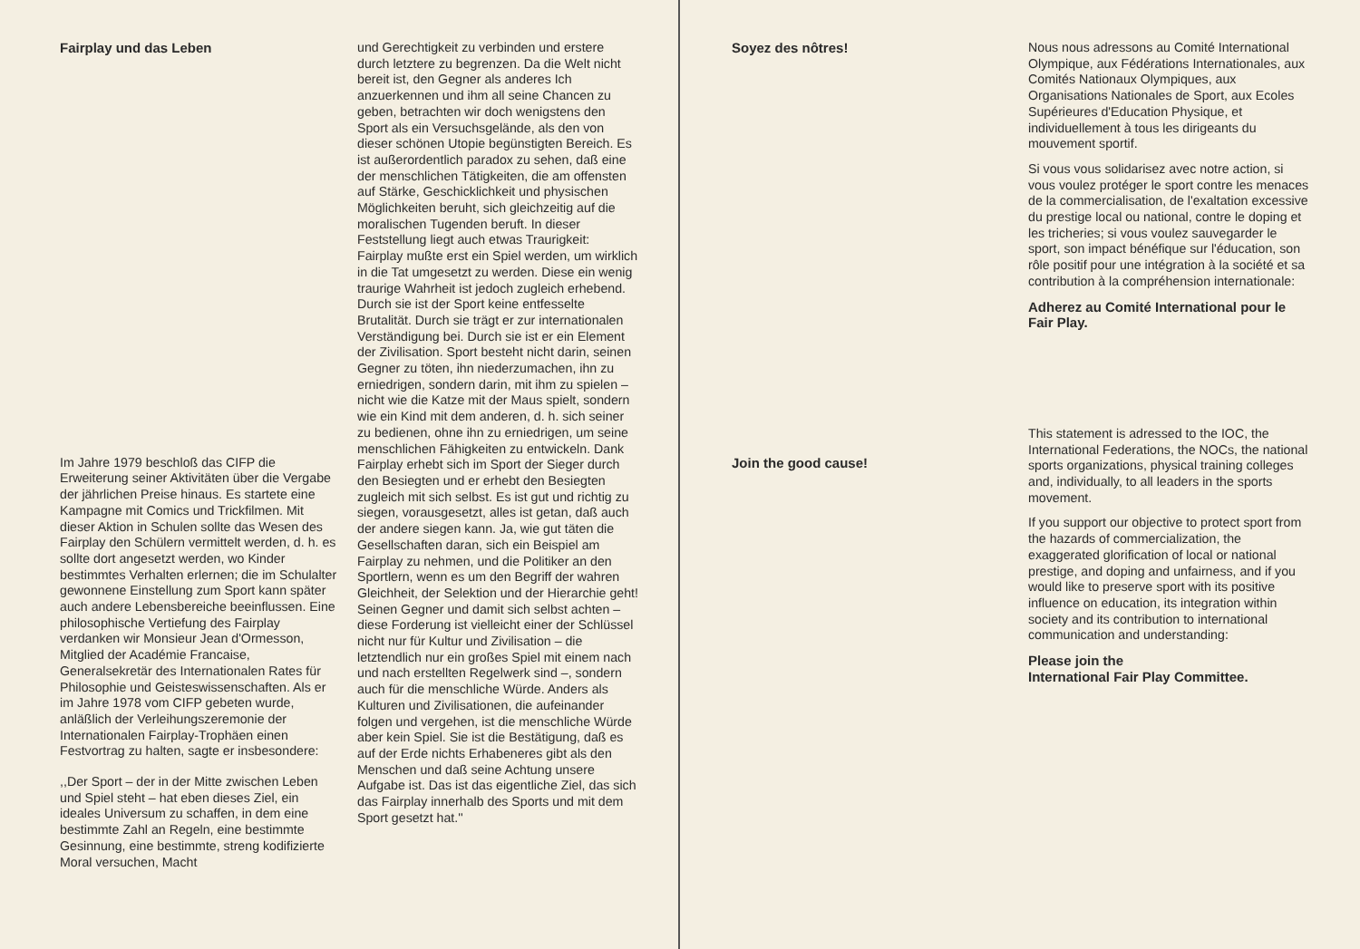Fairplay und das Leben
Im Jahre 1979 beschloß das CIFP die Erweiterung seiner Aktivitäten über die Vergabe der jährlichen Preise hinaus. Es startete eine Kampagne mit Comics und Trickfilmen. Mit dieser Aktion in Schulen sollte das Wesen des Fairplay den Schülern vermittelt werden, d. h. es sollte dort angesetzt werden, wo Kinder bestimmtes Verhalten erlernen; die im Schulalter gewonnene Einstellung zum Sport kann später auch andere Lebensbereiche beeinflussen. Eine philosophische Vertiefung des Fairplay verdanken wir Monsieur Jean d'Ormesson, Mitglied der Académie Francaise, Generalsekretär des Internationalen Rates für Philosophie und Geisteswissenschaften. Als er im Jahre 1978 vom CIFP gebeten wurde, anläßlich der Verleihungszeremonie der Internationalen Fairplay-Trophäen einen Festvortrag zu halten, sagte er insbesondere:
,,Der Sport – der in der Mitte zwischen Leben und Spiel steht – hat eben dieses Ziel, ein ideales Universum zu schaffen, in dem eine bestimmte Zahl an Regeln, eine bestimmte Gesinnung, eine bestimmte, streng kodifizierte Moral versuchen, Macht
und Gerechtigkeit zu verbinden und erstere durch letztere zu begrenzen. Da die Welt nicht bereit ist, den Gegner als anderes Ich anzuerkennen und ihm all seine Chancen zu geben, betrachten wir doch wenigstens den Sport als ein Versuchsgelände, als den von dieser schönen Utopie begünstigten Bereich. Es ist außerordentlich paradox zu sehen, daß eine der menschlichen Tätigkeiten, die am offensten auf Stärke, Geschicklichkeit und physischen Möglichkeiten beruht, sich gleichzeitig auf die moralischen Tugenden beruft. In dieser Feststellung liegt auch etwas Traurigkeit: Fairplay mußte erst ein Spiel werden, um wirklich in die Tat umgesetzt zu werden. Diese ein wenig traurige Wahrheit ist jedoch zugleich erhebend. Durch sie ist der Sport keine entfesselte Brutalität. Durch sie trägt er zur internationalen Verständigung bei. Durch sie ist er ein Element der Zivilisation. Sport besteht nicht darin, seinen Gegner zu töten, ihn niederzumachen, ihn zu erniedrigen, sondern darin, mit ihm zu spielen – nicht wie die Katze mit der Maus spielt, sondern wie ein Kind mit dem anderen, d. h. sich seiner zu bedienen, ohne ihn zu erniedrigen, um seine menschlichen Fähigkeiten zu entwickeln. Dank Fairplay erhebt sich im Sport der Sieger durch den Besiegten und er erhebt den Besiegten zugleich mit sich selbst. Es ist gut und richtig zu siegen, vorausgesetzt, alles ist getan, daß auch der andere siegen kann. Ja, wie gut täten die Gesellschaften daran, sich ein Beispiel am Fairplay zu nehmen, und die Politiker an den Sportlern, wenn es um den Begriff der wahren Gleichheit, der Selektion und der Hierarchie geht! Seinen Gegner und damit sich selbst achten – diese Forderung ist vielleicht einer der Schlüssel nicht nur für Kultur und Zivilisation – die letztendlich nur ein großes Spiel mit einem nach und nach erstellten Regelwerk sind –, sondern auch für die menschliche Würde. Anders als Kulturen und Zivilisationen, die aufeinander folgen und vergehen, ist die menschliche Würde aber kein Spiel. Sie ist die Bestätigung, daß es auf der Erde nichts Erhabeneres gibt als den Menschen und daß seine Achtung unsere Aufgabe ist. Das ist das eigentliche Ziel, das sich das Fairplay innerhalb des Sports und mit dem Sport gesetzt hat.''
Soyez des nôtres!
Join the good cause!
Nous nous adressons au Comité International Olympique, aux Fédérations Internationales, aux Comités Nationaux Olympiques, aux Organisations Nationales de Sport, aux Ecoles Supérieures d'Education Physique, et individuellement à tous les dirigeants du mouvement sportif.
Si vous vous solidarisez avec notre action, si vous voulez protéger le sport contre les menaces de la commercialisation, de l'exaltation excessive du prestige local ou national, contre le doping et les tricheries; si vous voulez sauvegarder le sport, son impact bénéfique sur l'éducation, son rôle positif pour une intégration à la société et sa contribution à la compréhension internationale:
Adherez au Comité International pour le Fair Play.
This statement is adressed to the IOC, the International Federations, the NOCs, the national sports organizations, physical training colleges and, individually, to all leaders in the sports movement.
If you support our objective to protect sport from the hazards of commercialization, the exaggerated glorification of local or national prestige, and doping and unfairness, and if you would like to preserve sport with its positive influence on education, its integration within society and its contribution to international communication and understanding:
Please join the
International Fair Play Committee.